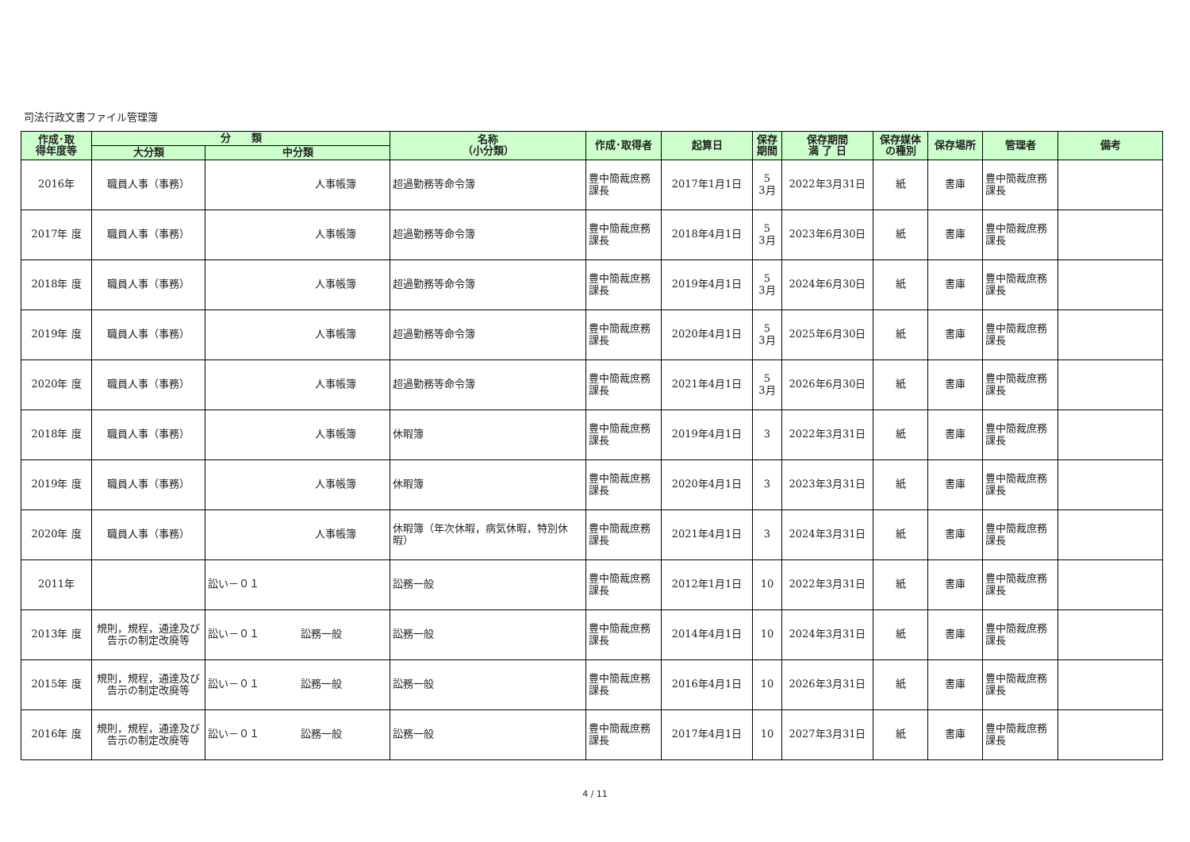司法行政文書ファイル管理簿
| 作成･取 得年度等 | 分 類 | | 名称 （小分類） | 作成･取得者 | 起算日 | 保存 期間 | 保存期間 満 了 日 | 保存媒体 の種別 | 保存場所 | 管理者 | 備考 |
| --- | --- | --- | --- | --- | --- | --- | --- | --- | --- | --- | --- |
| | 大分類 | 中分類 | | | | | | | | | |
| 2016年 | 職員人事（事務） | 人事帳簿 | 超過勤務等命令簿 | 豊中簡裁庶務 課長 | 2017年1月1日 | 5 3月 | 2022年3月31日 | 紙 | 書庫 | 豊中簡裁庶務 課長 | |
| 2017年 度 | 職員人事（事務） | 人事帳簿 | 超過勤務等命令簿 | 豊中簡裁庶務 課長 | 2018年4月1日 | 5 3月 | 2023年6月30日 | 紙 | 書庫 | 豊中簡裁庶務 課長 | |
| 2018年 度 | 職員人事（事務） | 人事帳簿 | 超過勤務等命令簿 | 豊中簡裁庶務 課長 | 2019年4月1日 | 5 3月 | 2024年6月30日 | 紙 | 書庫 | 豊中簡裁庶務 課長 | |
| 2019年 度 | 職員人事（事務） | 人事帳簿 | 超過勤務等命令簿 | 豊中簡裁庶務 課長 | 2020年4月1日 | 5 3月 | 2025年6月30日 | 紙 | 書庫 | 豊中簡裁庶務 課長 | |
| 2020年 度 | 職員人事（事務） | 人事帳簿 | 超過勤務等命令簿 | 豊中簡裁庶務 課長 | 2021年4月1日 | 5 3月 | 2026年6月30日 | 紙 | 書庫 | 豊中簡裁庶務 課長 | |
| 2018年 度 | 職員人事（事務） | 人事帳簿 | 休暇簿 | 豊中簡裁庶務 課長 | 2019年4月1日 | 3 | 2022年3月31日 | 紙 | 書庫 | 豊中簡裁庶務 課長 | |
| 2019年 度 | 職員人事（事務） | 人事帳簿 | 休暇簿 | 豊中簡裁庶務 課長 | 2020年4月1日 | 3 | 2023年3月31日 | 紙 | 書庫 | 豊中簡裁庶務 課長 | |
| 2020年 度 | 職員人事（事務） | 人事帳簿 | 休暇簿（年次休暇，病気休暇，特別休暇） | 豊中簡裁庶務 課長 | 2021年4月1日 | 3 | 2024年3月31日 | 紙 | 書庫 | 豊中簡裁庶務 課長 | |
| 2011年 | | 訟い－０１ | 訟務一般 | 豊中簡裁庶務 課長 | 2012年1月1日 | 10 | 2022年3月31日 | 紙 | 書庫 | 豊中簡裁庶務 課長 | |
| 2013年 度 | 規則，規程，通達及び告示の制定改廃等 | 訟い－０１ 訟務一般 | 訟務一般 | 豊中簡裁庶務 課長 | 2014年4月1日 | 10 | 2024年3月31日 | 紙 | 書庫 | 豊中簡裁庶務 課長 | |
| 2015年 度 | 規則，規程，通達及び告示の制定改廃等 | 訟い－０１ 訟務一般 | 訟務一般 | 豊中簡裁庶務 課長 | 2016年4月1日 | 10 | 2026年3月31日 | 紙 | 書庫 | 豊中簡裁庶務 課長 | |
| 2016年 度 | 規則，規程，通達及び告示の制定改廃等 | 訟い－０１ 訟務一般 | 訟務一般 | 豊中簡裁庶務 課長 | 2017年4月1日 | 10 | 2027年3月31日 | 紙 | 書庫 | 豊中簡裁庶務 課長 | |
4 / 11